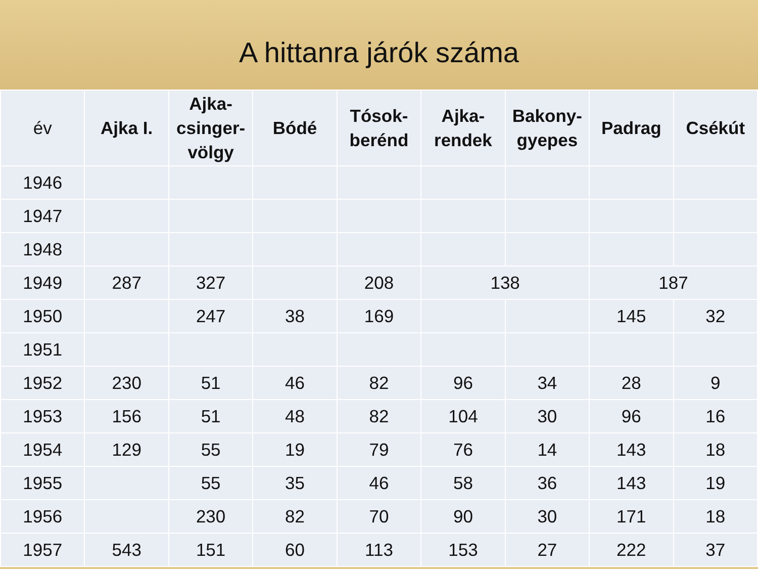A hittanra járók száma
| év | Ajka I. | Ajka- csinger- völgy | Bódé | Tósok- berénd | Ajka- rendek | Bakony- gyepes | Padrag | Csékút |
| --- | --- | --- | --- | --- | --- | --- | --- | --- |
| 1946 | | | | | | | | |
| 1947 | | | | | | | | |
| 1948 | | | | | | | | |
| 1949 | 287 | 327 | | 208 | 138 | | 187 | |
| 1950 | | 247 | 38 | 169 | | | 145 | 32 |
| 1951 | | | | | | | | |
| 1952 | 230 | 51 | 46 | 82 | 96 | 34 | 28 | 9 |
| 1953 | 156 | 51 | 48 | 82 | 104 | 30 | 96 | 16 |
| 1954 | 129 | 55 | 19 | 79 | 76 | 14 | 143 | 18 |
| 1955 | | 55 | 35 | 46 | 58 | 36 | 143 | 19 |
| 1956 | | 230 | 82 | 70 | 90 | 30 | 171 | 18 |
| 1957 | 543 | 151 | 60 | 113 | 153 | 27 | 222 | 37 |